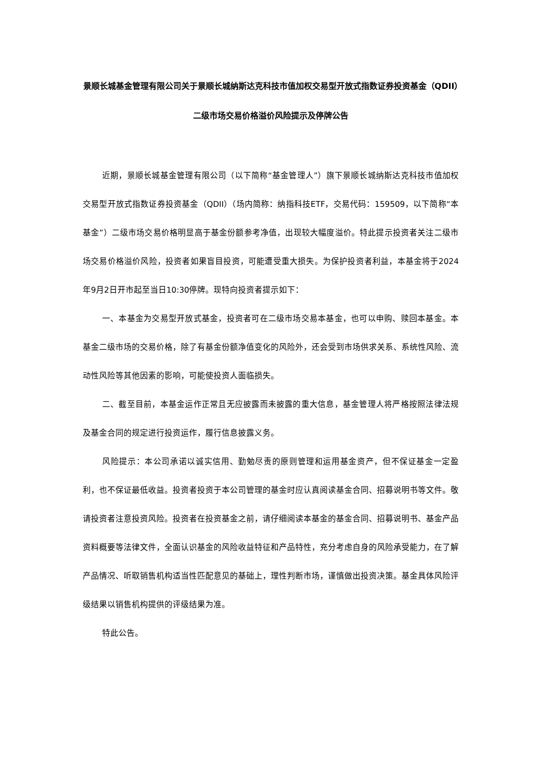景顺长城基金管理有限公司关于景顺长城纳斯达克科技市值加权交易型开放式指数证券投资基金（QDII）二级市场交易价格溢价风险提示及停牌公告
近期，景顺长城基金管理有限公司（以下简称“基金管理人”）旗下景顺长城纳斯达克科技市值加权交易型开放式指数证券投资基金（QDII）（场内简称：纳指科技ETF，交易代码：159509，以下简称“本基金”）二级市场交易价格明显高于基金份额参考净值，出现较大幅度溢价。特此提示投资者关注二级市场交易价格溢价风险，投资者如果盲目投资，可能遭受重大损失。为保护投资者利益，本基金将于2024年9月2日开市起至当日10:30停牌。现特向投资者提示如下：
一、本基金为交易型开放式基金，投资者可在二级市场交易本基金，也可以申购、赎回本基金。本基金二级市场的交易价格，除了有基金份额净值变化的风险外，还会受到市场供求关系、系统性风险、流动性风险等其他因素的影响，可能使投资人面临损失。
二、截至目前，本基金运作正常且无应披露而未披露的重大信息，基金管理人将严格按照法律法规及基金合同的规定进行投资运作，履行信息披露义务。
风险提示：本公司承诺以诚实信用、勤勉尽责的原则管理和运用基金资产，但不保证基金一定盈利，也不保证最低收益。投资者投资于本公司管理的基金时应认真阅读基金合同、招募说明书等文件。敬请投资者注意投资风险。投资者在投资基金之前，请仔细阅读本基金的基金合同、招募说明书、基金产品资料概要等法律文件，全面认识基金的风险收益特征和产品特性，充分考虑自身的风险承受能力，在了解产品情况、听取销售机构适当性匹配意见的基础上，理性判断市场，谨慎做出投资决策。基金具体风险评级结果以销售机构提供的评级结果为准。
特此公告。